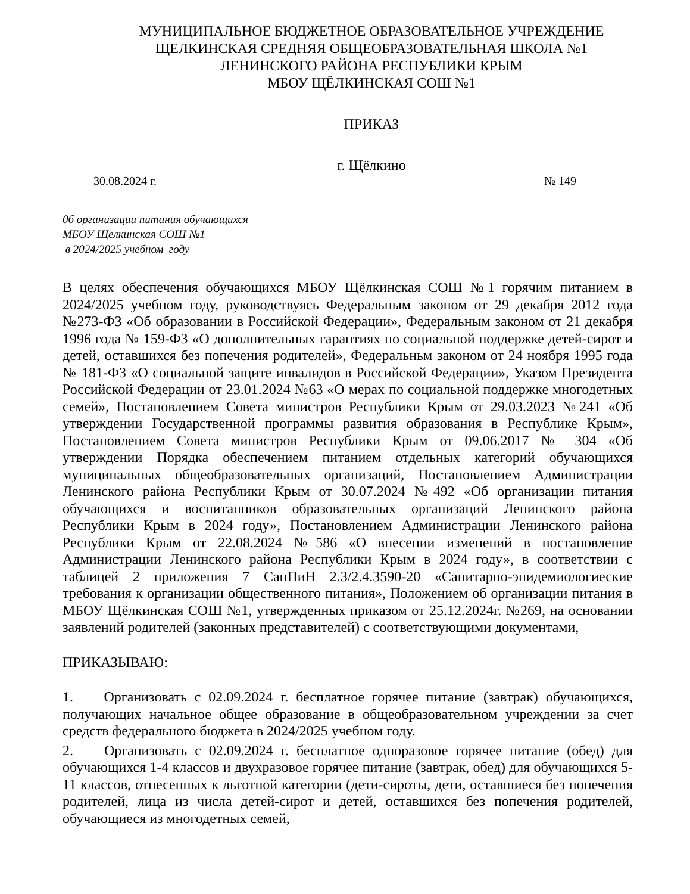МУНИЦИПАЛЬНОЕ БЮДЖЕТНОЕ ОБРАЗОВАТЕЛЬНОЕ УЧРЕЖДЕНИЕ
ЩЕЛКИНСКАЯ СРЕДНЯЯ ОБЩЕОБРАЗОВАТЕЛЬНАЯ ШКОЛА №1
ЛЕНИНСКОГО РАЙОНА РЕСПУБЛИКИ КРЫМ
МБОУ ЩЁЛКИНСКАЯ СОШ №1
ПРИКАЗ
г. Щёлкино
30.08.2024 г. № 149
0б организации питания обучающихся
МБОУ Щёлкинская СОШ №1
в 2024/2025 учебном году
В целях обеспечения обучающихся МБОУ Щёлкинская СОШ №1 горячим питанием в 2024/2025 учебном году, руководствуясь Федеральным законом от 29 декабря 2012 года №273-ФЗ «Об образовании в Российской Федерации», Федеральным законом от 21 декабря 1996 года № 159-ФЗ «О дополнительных гарантиях по социальной поддержке детей-сирот и детей, оставшихся без попечения родителей», Федеральньм законом от 24 ноября 1995 года № 181-ФЗ «О социальной защите инвалидов в Российской Федерации», Указом Президента Российской Федерации от 23.01.2024 №63 «О мерах по социальной поддержке многодетных семей», Постановлением Совета министров Республики Крым от 29.03.2023 №241 «Об утверждении Государственной программы развития образования в Республике Крым», Постановлением Совета министров Республики Крым от 09.06.2017 № 304 «Об утверждении Порядка обеспечением питанием отдельных категорий обучающихся муниципальных общеобразовательных организаций, Постановлением Администрации Ленинского района Республики Крым от 30.07.2024 №492 «Об организации питания обучающихся и воспитанников образовательных организаций Ленинского района Республики Крым в 2024 году», Постановлением Администрации Ленинского района Республики Крым от 22.08.2024 №586 «О внесении изменений в постановление Администрации Ленинского района Республики Крым в 2024 году», в соответствии с таблицей 2 приложения 7 СанПиН 2.3/2.4.3590-20 «Санитарно-эпидемиологиеские требования к организации общественного питания», Положением об организации питания в МБОУ Щёлкинская СОШ №1, утвержденных приказом от 25.12.2024г. №269, на основании заявлений родителей (законных представителей) с соответствующими документами,
ПРИКАЗЫВАЮ:
1. Организовать с 02.09.2024 г. бесплатное горячее питание (завтрак) обучающихся, получающих начальное общее образование в общеобразовательном учреждении за счет средств федерального бюджета в 2024/2025 учебном году.
2. Организовать с 02.09.2024 г. бесплатное одноразовое горячее питание (обед) для обучающихся 1-4 классов и двухразовое горячее питание (завтрак, обед) для обучающихся 5-11 классов, отнесенных к льготной категории (дети-сироты, дети, оставшиеся без попечения родителей, лица из числа детей-сирот и детей, оставшихся без попечения родителей, обучающиеся из многодетных семей,